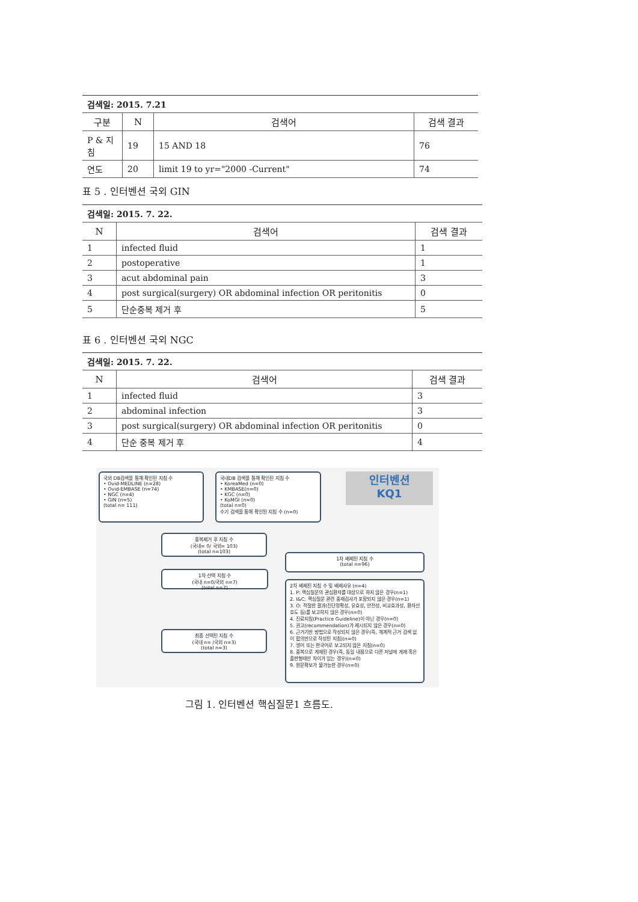| 검색일: 2015. 7.21 | | | |
| 구분 | N | 검색어 | 검색 결과 |
| P & 지침 | 19 | 15 AND 18 | 76 |
| 연도 | 20 | limit 19 to yr="2000 -Current" | 74 |
표 5 . 인터벤션 국외 GIN
| 검색일: 2015. 7. 22. | | |
| N | 검색어 | 검색 결과 |
| 1 | infected fluid | 1 |
| 2 | postoperative | 1 |
| 3 | acut abdominal pain | 3 |
| 4 | post surgical(surgery) OR abdominal infection OR peritonitis | 0 |
| 5 | 단순중복 제거 후 | 5 |
표 6 . 인터벤션 국외 NGC
| 검색일: 2015. 7. 22. | | |
| N | 검색어 | 검색 결과 |
| 1 | infected fluid | 3 |
| 2 | abdominal infection | 3 |
| 3 | post surgical(surgery) OR abdominal infection OR peritonitis | 0 |
| 4 | 단순 중복 제거 후 | 4 |
국외 DB검색을 통해 확인된 지침 수
• Ovid-MEDLINE (n=28)
• Ovid-EMBASE (n=74)
• NGC (n=4)
• GIN (n=5)
(total n= 111)
국내DB 검색을 통해 확인된 지침 수
• KoreaMed (n=0)
• KMBASE(n=0)
• KGC (n=0)
• KoMGI (n=0)
(total n=0)
수기 검색을 통해 확인된 지침 수 (n=0)
인터벤션
KQ1
중복제거 후 지침 수
(국내= 0/ 국외= 103)
(total n=103)
1차 배제된 지침 수
(total n=96)
1차 선택 지침 수
(국내 n=0/국외 n=7)
(total n=7)
2차 배제된 지침 수 및 배제사유 (n=4)
1. P: 핵심질문의 관심환자를 대상으로 하지 않은 경우(n=1)
2. I&C: 핵심질문 관련 중재검사가 포함되지 않은 경우(n=1)
3. O: 적절한 결과(진단정확성, 유효성, 안전성, 비교효과성, 환자선호도 등)를 보고하지 않은 경우(n=0)
4. 진료지침(Practice Guideline)이 아닌 경우(n=0)
5. 권고(recommendation)가 제시되지 않은 경우(n=0)
6. 근거기반 방법으로 작성되지 않은 경우(즉, 체계적 근거 검색 없이 합의만으로 작성된 지침)(n=0)
7. 영어 또는 한국어로 보고되지 않은 지침(n=0)
8. 중복으로 게재된 경우(즉, 동일 내용으로 다른 저널에 게재 혹은 출판형태만 차이가 있는 경우)(n=0)
9. 원문확보가 불가능한 경우(n=0)
최종 선택된 지침 수
(국내 n= /국외 n=3)
(total n=3)
그림 1. 인터벤션 핵심질문1 흐름도.